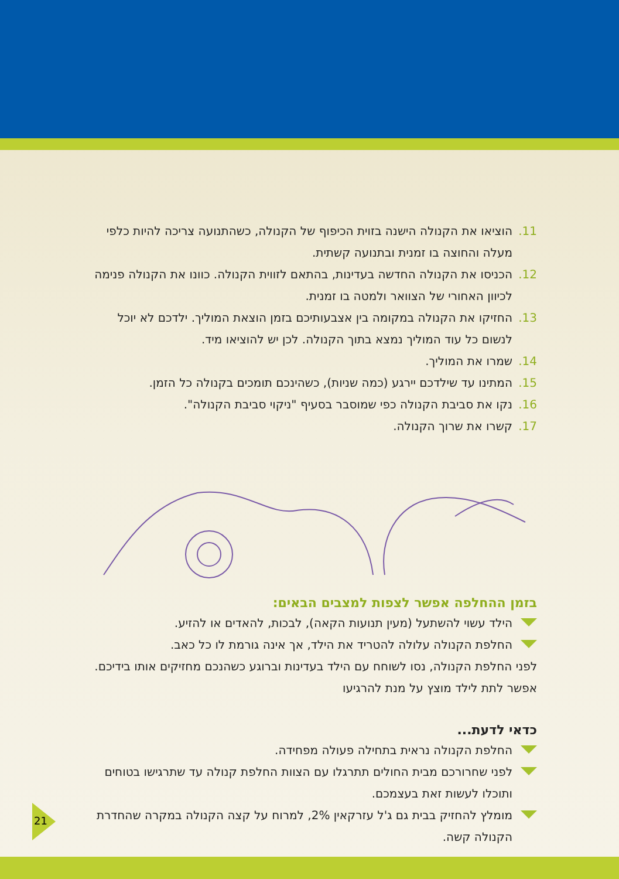.11 הוציאו את הקנולה הישנה בזוית הכיפוף של הקנולה, כשהתנועה צריכה להיות כלפי מעלה והחוצה בו זמנית ובתנועה קשתית.
.12 הכניסו את הקנולה החדשה בעדינות, בהתאם לזווית הקנולה. כוונו את הקנולה פנימה לכיוון האחורי של הצוואר ולמטה בו זמנית.
.13 החזיקו את הקנולה במקומה בין אצבעותיכם בזמן הוצאת המוליך. ילדכם לא יוכל לנשום כל עוד המוליך נמצא בתוך הקנולה. לכן יש להוציאו מיד.
.14 שמרו את המוליך.
.15 המתינו עד שילדכם יירגע (כמה שניות), כשהינכם תומכים בקנולה כל הזמן.
.16 נקו את סביבת הקנולה כפי שמוסבר בסעיף "ניקוי סביבת הקנולה".
.17 קשרו את שרוך הקנולה.
בזמן ההחלפה אפשר לצפות למצבים הבאים:
הילד עשוי להשתעל (מעין תנועות הקאה), לבכות, להאדים או להזיע.
החלפת הקנולה עלולה להטריד את הילד, אך אינה גורמת לו כל כאב.
לפני החלפת הקנולה, נסו לשוחח עם הילד בעדינות וברוגע כשהנכם מחזיקים אותו בידיכם. אפשר לתת לילד מוצץ על מנת להרגיעו
כדאי לדעת...
החלפת הקנולה נראית בתחילה פעולה מפחידה.
לפני שחרורכם מבית החולים תתרגלו עם הצוות החלפת קנולה עד שתרגישו בטוחים ותוכלו לעשות זאת בעצמכם.
מומלץ להחזיק בבית גם ג'ל עזרקאין 2%, למרוח על קצה הקנולה במקרה שהחדרת הקנולה קשה.
21